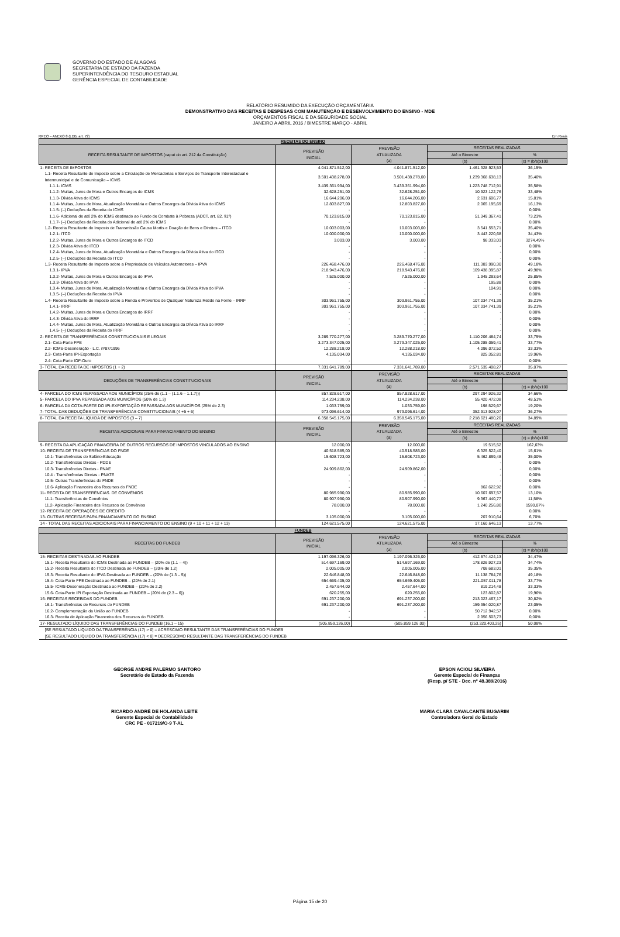GOVERNO DO ESTADO DE ALAGOAS
SECRETARIA DE ESTADO DA FAZENDA
SUPERINTENDÊNCIA DO TESOURO ESTADUAL
GERÊNCIA ESPECIAL DE CONTABILIDADE
RELATÓRIO RESUMIDO DA EXECUÇÃO ORÇAMENTÁRIA
DEMONSTRATIVO DAS RECEITAS E DESPESAS COM MANUTENÇÃO E DESENVOLVIMENTO DO ENSINO - MDE
ORÇAMENTOS FISCAL E DA SEGURIDADE SOCIAL
JANEIRO A ABRIL 2016 / BIMESTRE MARÇO - ABRIL
RREO – ANEXO 8 (LDB, art. 72) Em Reais
| RECEITAS DO ENSINO | | | | |
| --- | --- | --- | --- | --- |
| RECEITA RESULTANTE DE IMPOSTOS (caput do art. 212 da Constituição) | PREVISÃO INICIAL | PREVISÃO ATUALIZADA (a) | RECEITAS REALIZADAS | |
| | | | Até o Bimestre | % |
| | | | (b) | (c) = (b/a)x100 |
| 1- RECEITA DE IMPOSTOS | 4.041.871.512,00 | 4.041.871.512,00 | 1.461.328.923,53 | 36,15% |
| 1.1- Receita Resultante do Imposto sobre a Circulação de Mercadorias e Serviços de Transporte Interestadual e Intermunicipal e de Comunicação – ICMS | 3.501.438.278,00 | 3.501.438.278,00 | 1.239.368.638,13 | 35,40% |
| 1.1.1- ICMS | 3.439.361.994,00 | 3.439.361.994,00 | 1.223.748.712,91 | 35,58% |
| 1.1.2- Multas, Juros de Mora e Outros Encargos do ICMS | 32.628.251,00 | 32.628.251,00 | 10.923.122,76 | 33,48% |
| 1.1.3- Dívida Ativa do ICMS | 16.644.206,00 | 16.644.206,00 | 2.631.606,77 | 15,81% |
| 1.1.4- Multas, Juros de Mora, Atualização Monetária e Outros Encargos da Dívida Ativa do ICMS | 12.803.827,00 | 12.803.827,00 | 2.065.195,69 | 16,13% |
| 1.1.5- (–) Deduções da Receita do ICMS | - | - | - | 0,00% |
| 1.1.6- Adicional de até 2% do ICMS destinado ao Fundo de Combate à Pobreza (ADCT, art. 82, §1º) | 70.123.815,00 | 70.123.815,00 | 51.349.367,41 | 73,23% |
| 1.1.7- (–) Deduções da Receita do Adicional de até 2% do ICMS | - | - | - | 0,00% |
| 1.2- Receita Resultante do Imposto de Transmissão Causa Mortis e Doação de Bens e Direitos – ITCD | 10.003.003,00 | 10.003.003,00 | 3.541.553,71 | 35,40% |
| 1.2.1- ITCD | 10.000.000,00 | 10.000.000,00 | 3.443.220,68 | 34,43% |
| 1.2.2- Multas, Juros de Mora e Outros Encargos do ITCD | 3.003,00 | 3.003,00 | 98.333,03 | 3274,49% |
| 1.2.3- Dívida Ativa do ITCD | - | - | - | 0,00% |
| 1.2.4- Multas, Juros de Mora, Atualização Monetária e Outros Encargos da Dívida Ativa do ITCD | - | - | - | 0,00% |
| 1.2.5- (–) Deduções da Receita do ITCD | - | - | - | 0,00% |
| 1.3- Receita Resultante do Imposto sobre a Propriedade de Veículos Automotores – IPVA | 226.468.476,00 | 226.468.476,00 | 111.383.990,30 | 49,18% |
| 1.3.1- IPVA | 218.943.476,00 | 218.943.476,00 | 109.438.395,87 | 49,98% |
| 1.3.2- Multas, Juros de Mora e Outros Encargos do IPVA | 7.525.000,00 | 7.525.000,00 | 1.945.293,64 | 25,85% |
| 1.3.3- Dívida Ativa do IPVA | - | - | 195,88 | 0,00% |
| 1.3.4- Multas, Juros de Mora, Atualização Monetária e Outros Encargos da Dívida Ativa do IPVA | - | - | 104,91 | 0,00% |
| 1.3.5- (–) Deduções da Receita do IPVA | - | - | - | 0,00% |
| 1.4- Receita Resultante do Imposto sobre a Renda e Proventos de Qualquer Natureza Retido na Fonte – IRRF | 303.961.755,00 | 303.961.755,00 | 107.034.741,39 | 35,21% |
| 1.4.1- IRRF | 303.961.755,00 | 303.961.755,00 | 107.034.741,39 | 35,21% |
| 1.4.2- Multas, Juros de Mora e Outros Encargos do IRRF | - | - | - | 0,00% |
| 1.4.3- Dívida Ativa do IRRF | - | - | - | 0,00% |
| 1.4.4- Multas, Juros de Mora, Atualização Monetária e Outros Encargos da Dívida Ativa do IRRF | - | - | - | 0,00% |
| 1.4.5- (–) Deduções da Receita do IRRF | - | - | - | 0,00% |
| 2- RECEITA DE TRANSFERÊNCIAS CONSTITUCIONAIS E LEGAIS | 3.289.770.277,00 | 3.289.770.277,00 | 1.110.206.484,74 | 33,75% |
| 2.1- Cota-Parte FPE | 3.273.347.025,00 | 3.273.347.025,00 | 1.105.285.059,41 | 33,77% |
| 2.2- ICMS-Desoneração - L.C. nº87/1996 | 12.288.218,00 | 12.288.218,00 | 4.096.072,52 | 33,33% |
| 2.3- Cota-Parte IPI-Exportação | 4.135.034,00 | 4.135.034,00 | 825.352,81 | 19,96% |
| 2.4- Cota-Parte IOF-Ouro | - | - | - | 0,00% |
| 3- TOTAL DA RECEITA DE IMPOSTOS (1 + 2) | 7.331.641.789,00 | 7.331.641.789,00 | 2.571.535.408,27 | 35,07% |
| DEDUÇÕES DE TRANSFERÊNCIAS CONSTITUCIONAIS | PREVISÃO INICIAL | PREVISÃO ATUALIZADA (a) | RECEITAS REALIZADAS | |
| | | | Até o Bimestre | % |
| | | | (b) | (c) = (b/a)x100 |
| 4- PARCELA DO ICMS REPASSADA AOS MUNICÍPIOS (25% de (1.1 – (1.1.6 – 1.1.7))) | 857.828.617,00 | 857.828.617,00 | 297.294.926,32 | 34,66% |
| 5- PARCELA DO IPVA REPASSADA AOS MUNICÍPIOS (50% de 1.3) | 114.234.238,00 | 114.234.238,00 | 55.420.472,08 | 48,51% |
| 6- PARCELA DA COTA-PARTE DO IPI-EXPORTAÇÃO REPASSADA AOS MUNICÍPIOS (25% de 2.3) | 1.033.759,00 | 1.033.759,00 | 198.529,67 | 19,20% |
| 7- TOTAL DAS DEDUÇÕES DE TRANSFERÊNCIAS CONSTITUCIONAIS (4 +5 + 6) | 973.096.614,00 | 973.096.614,00 | 352.913.928,07 | 36,27% |
| 8- TOTAL DA RECEITA LÍQUIDA DE IMPOSTOS (3 – 7) | 6.358.545.175,00 | 6.358.545.175,00 | 2.218.621.480,20 | 34,89% |
| RECEITAS ADICIONAIS PARA FINANCIAMENTO DO ENSINO | PREVISÃO INICIAL | PREVISÃO ATUALIZADA (a) | RECEITAS REALIZADAS | |
| | | | Até o Bimestre | % |
| | | | (b) | (c) = (b/a)x100 |
| 9- RECEITA DA APLICAÇÃO FINANCEIRA DE OUTROS RECURSOS DE IMPOSTOS VINCULADOS AO ENSINO | 12.000,00 | 12.000,00 | 19.515,52 | 162,63% |
| 10- RECEITA DE TRANSFERÊNCIAS DO FNDE | 40.518.585,00 | 40.518.585,00 | 6.325.522,40 | 15,61% |
| 10.1- Transferências do Salário-Educação | 15.608.723,00 | 15.608.723,00 | 5.462.899,48 | 35,00% |
| 10.2- Transferências Diretas - PDDE | - | - | - | 0,00% |
| 10.3- Transferências Diretas - PNAE | 24.909.862,00 | 24.909.862,00 | - | 0,00% |
| 10.4 - Transferências Diretas - PNATE | - | - | - | 0,00% |
| 10.5- Outras Transferências do FNDE | - | - | - | 0,00% |
| 10.6- Aplicação Financeira dos Recursos do FNDE | - | - | 862.622,92 | 0,00% |
| 11- RECEITA DE TRANSFERÊNCIAS. DE CONVÊNIOS | 80.985.990,00 | 80.985.990,00 | 10.607.697,57 | 13,10% |
| 11.1- Transferências de Convênios | 80.907.990,00 | 80.907.990,00 | 9.367.440,77 | 11,58% |
| 11.2- Aplicação Financeira dos Recursos de Convênios | 78.000,00 | 78.000,00 | 1.240.256,80 | 1590,07% |
| 12- RECEITA DE OPERAÇÕES DE CRÉDITO | - | - | - | 0,00% |
| 13- OUTRAS RECEITAS PARA FINANCIAMENTO DO ENSINO | 3.105.000,00 | 3.105.000,00 | 207.910,64 | 6,70% |
| 14 - TOTAL DAS RECEITAS ADICIONAIS PARA FINANCIAMENTO DO ENSINO (9 + 10 + 11 + 12 + 13) | 124.621.575,00 | 124.621.575,00 | 17.160.646,13 | 13,77% |
| FUNDEB | | | | |
| RECEITAS DO FUNDEB | PREVISÃO INICIAL | PREVISÃO ATUALIZADA (a) | RECEITAS REALIZADAS | |
| | | | Até o Bimestre | % |
| | | | (b) | (c) = (b/a)x100 |
| 15- RECEITAS DESTINADAS AO FUNDEB | 1.197.096.326,00 | 1.197.096.326,00 | 412.674.424,13 | 34,47% |
| 15.1- Receita Resultante do ICMS Destinada ao FUNDEB – (20% de (1.1 – 4)) | 514.697.169,00 | 514.697.169,00 | 178.826.927,23 | 34,74% |
| 15.2- Receita Resultante do ITCD Destinada ao FUNDEB – (20% de 1.2) | 2.005.005,00 | 2.005.005,00 | 708.683,01 | 35,35% |
| 15.3- Receita Resultante do IPVA Destinada ao FUNDEB – (20% de (1.3 – 5)) | 22.646.848,00 | 22.646.848,00 | 11.138.784,76 | 49,18% |
| 15.4- Cota-Parte FPE Destinada ao FUNDEB – (20% de 2.1) | 654.669.405,00 | 654.669.405,00 | 221.057.011,78 | 33,77% |
| 15.5- ICMS-Desoneração Destinada ao FUNDEB – (20% de 2.2) | 2.457.644,00 | 2.457.644,00 | 819.214,48 | 33,33% |
| 15.6- Cota-Parte IPI Exportação Destinada ao FUNDEB – (20% de (2.3 – 6)) | 620.255,00 | 620.255,00 | 123.802,87 | 19,96% |
| 16- RECEITAS RECEBIDAS DO FUNDEB | 691.237.200,00 | 691.237.200,00 | 213.023.467,17 | 30,82% |
| 16.1- Transferências de Recursos do FUNDEB | 691.237.200,00 | 691.237.200,00 | 159.354.020,87 | 23,05% |
| 16.2- Complementação da União ao FUNDEB | - | - | 50.712.942,57 | 0,00% |
| 16.3- Receita de Aplicação Financeira dos Recursos do FUNDEB | - | - | 2.956.503,73 | 0,00% |
| 17- RESULTADO LÍQUIDO DAS TRANSFERÊNCIAS DO FUNDEB (16.1 – 15) | (505.859.126,00) | (505.859.126,00) | (253.320.403,26) | 50,08% |
| [SE RESULTADO LÍQUIDO DA TRANSFERÊNCIA (17) > 0] = ACRÉSCIMO RESULTANTE DAS TRANSFERÊNCIAS DO FUNDEB | | | | |
| [SE RESULTADO LÍQUIDO DA TRANSFERÊNCIA (17) < 0] = DECRÉSCIMO RESULTANTE DAS TRANSFERÊNCIAS DO FUNDEB | | | | |
GEORGE ANDRÉ PALERMO SANTORO
Secretário de Estado da Fazenda
EPSON ACIOLI SILVEIRA
Gerente Especial de Finanças
(Resp. p/ STE - Dec. nº 48.389/2016)
RICARDO ANDRÉ DE HOLANDA LEITE
Gerente Especial de Contabilidade
CRC PE - 017219/O-9 T-AL
MARIA CLARA CAVALCANTE BUGARIM
Controladora Geral do Estado
Página 15 de 20